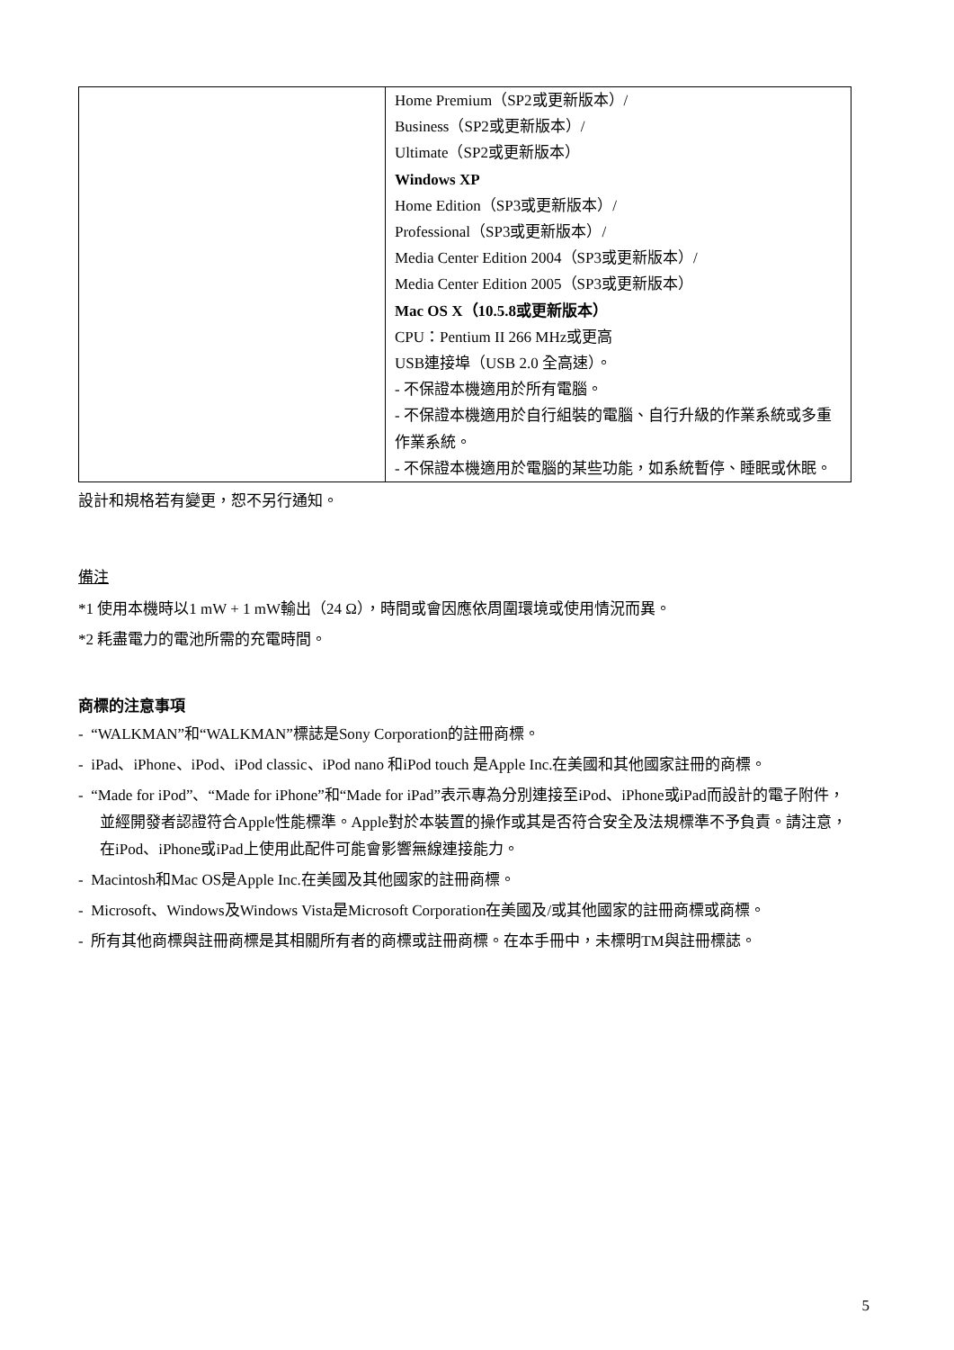| | Home Premium（SP2或更新版本）/ Business（SP2或更新版本）/ Ultimate（SP2或更新版本） Windows XP Home Edition（SP3或更新版本）/ Professional（SP3或更新版本）/ Media Center Edition 2004（SP3或更新版本）/ Media Center Edition 2005（SP3或更新版本） Mac OS X（10.5.8或更新版本） CPU：Pentium II 266 MHz或更高 USB連接埠（USB 2.0 全高速）。 - 不保證本機適用於所有電腦。 - 不保證本機適用於自行組裝的電腦、自行升級的作業系統或多重作業系統。 - 不保證本機適用於電腦的某些功能，如系統暫停、睡眠或休眠。 |
設計和規格若有變更，恕不另行通知。
備注
*1 使用本機時以1 mW + 1 mW輸出（24 Ω），時間或會因應依周圍環境或使用情況而異。
*2 耗盡電力的電池所需的充電時間。
商標的注意事項
- “WALKMAN”和“WALKMAN”標誌是Sony Corporation的註冊商標。
- iPad、iPhone、iPod、iPod classic、iPod nano 和iPod touch 是Apple Inc.在美國和其他國家註冊的商標。
- “Made for iPod”、“Made for iPhone”和“Made for iPad”表示專為分別連接至iPod、iPhone或iPad而設計的電子附件，並經開發者認證符合Apple性能標準。Apple對於本裝置的操作或其是否符合安全及法規標準不予負責。請注意，在iPod、iPhone或iPad上使用此配件可能會影響無線連接能力。
- Macintosh和Mac OS是Apple Inc.在美國及其他國家的註冊商標。
- Microsoft、Windows及Windows Vista是Microsoft Corporation在美國及/或其他國家的註冊商標或商標。
- 所有其他商標與註冊商標是其相關所有者的商標或註冊商標。在本手冊中，未標明TM與註冊標誌。
5